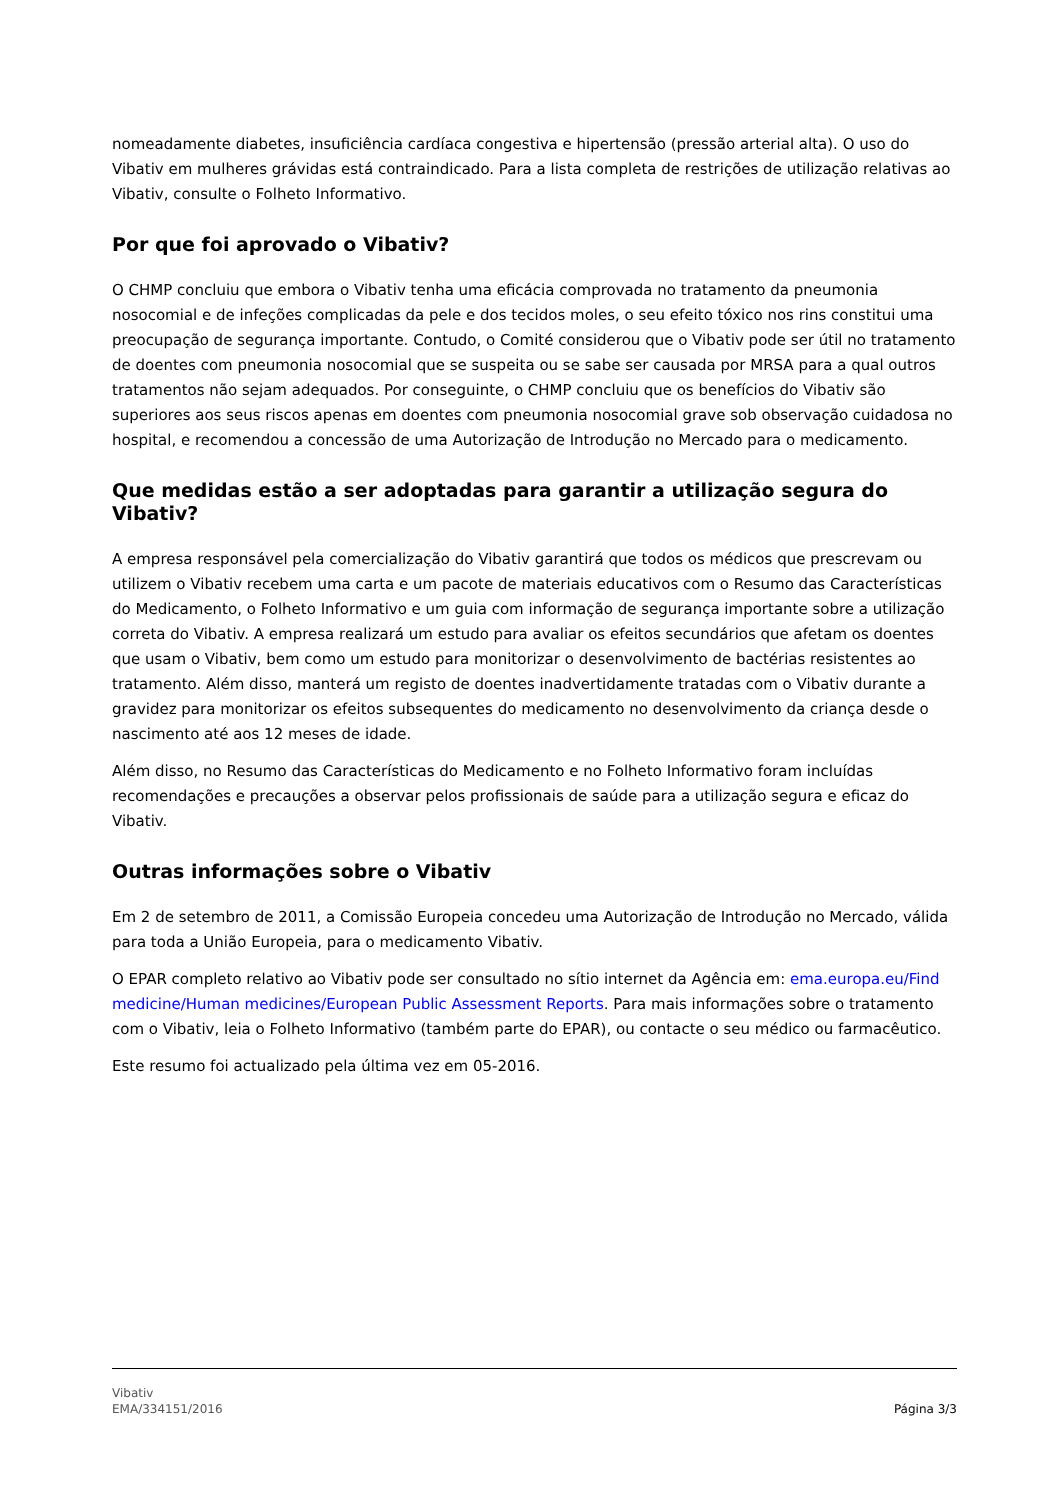nomeadamente diabetes, insuficiência cardíaca congestiva e hipertensão (pressão arterial alta). O uso do Vibativ em mulheres grávidas está contraindicado. Para a lista completa de restrições de utilização relativas ao Vibativ, consulte o Folheto Informativo.
Por que foi aprovado o Vibativ?
O CHMP concluiu que embora o Vibativ tenha uma eficácia comprovada no tratamento da pneumonia nosocomial e de infeções complicadas da pele e dos tecidos moles, o seu efeito tóxico nos rins constitui uma preocupação de segurança importante. Contudo, o Comité considerou que o Vibativ pode ser útil no tratamento de doentes com pneumonia nosocomial que se suspeita ou se sabe ser causada por MRSA para a qual outros tratamentos não sejam adequados. Por conseguinte, o CHMP concluiu que os benefícios do Vibativ são superiores aos seus riscos apenas em doentes com pneumonia nosocomial grave sob observação cuidadosa no hospital, e recomendou a concessão de uma Autorização de Introdução no Mercado para o medicamento.
Que medidas estão a ser adoptadas para garantir a utilização segura do Vibativ?
A empresa responsável pela comercialização do Vibativ garantirá que todos os médicos que prescrevam ou utilizem o Vibativ recebem uma carta e um pacote de materiais educativos com o Resumo das Características do Medicamento, o Folheto Informativo e um guia com informação de segurança importante sobre a utilização correta do Vibativ. A empresa realizará um estudo para avaliar os efeitos secundários que afetam os doentes que usam o Vibativ, bem como um estudo para monitorizar o desenvolvimento de bactérias resistentes ao tratamento. Além disso, manterá um registo de doentes inadvertidamente tratadas com o Vibativ durante a gravidez para monitorizar os efeitos subsequentes do medicamento no desenvolvimento da criança desde o nascimento até aos 12 meses de idade.
Além disso, no Resumo das Características do Medicamento e no Folheto Informativo foram incluídas recomendações e precauções a observar pelos profissionais de saúde para a utilização segura e eficaz do Vibativ.
Outras informações sobre o Vibativ
Em 2 de setembro de 2011, a Comissão Europeia concedeu uma Autorização de Introdução no Mercado, válida para toda a União Europeia, para o medicamento Vibativ.
O EPAR completo relativo ao Vibativ pode ser consultado no sítio internet da Agência em: ema.europa.eu/Find medicine/Human medicines/European Public Assessment Reports. Para mais informações sobre o tratamento com o Vibativ, leia o Folheto Informativo (também parte do EPAR), ou contacte o seu médico ou farmacêutico.
Este resumo foi actualizado pela última vez em 05-2016.
Vibativ
EMA/334151/2016
Página 3/3